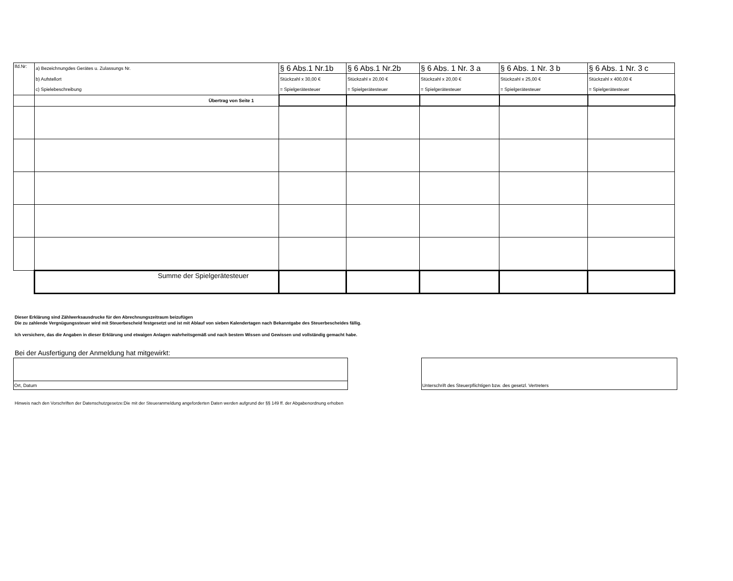| lfd.Nr: | a) Bezeichnungdes Gerätes u. Zulassungs Nr. | § 6 Abs.1 Nr.1b | § 6 Abs.1 Nr.2b | § 6 Abs. 1 Nr. 3 a | § 6 Abs. 1 Nr. 3 b | § 6 Abs. 1 Nr. 3 c |
| | b) Aufstellort | Stückzahl x 30,00 € | Stückzahl x 20,00 € | Stückzahl x 20,00 € | Stückzahl x 25,00 € | Stückzahl x 400,00 € |
| | c) Spielebeschreibung | = Spielgerätesteuer | = Spielgerätesteuer | = Spielgerätesteuer | = Spielgerätesteuer | = Spielgerätesteuer |
| | Übertrag von Seite 1 | | | | | |
| | Summe der Spielgerätesteuer | | | | | |
Dieser Erklärung sind Zählwerksausdrucke für den Abrechnungszeitraum beizufügen
Die zu zahlende Vergnügungssteuer wird mit Steuerbescheid festgesetzt und ist mit Ablauf von sieben Kalendertagen nach Bekanntgabe des Steuerbescheides fällig.
Ich versichere, das die Angaben in dieser Erklärung und etwaigen Anlagen wahrheitsgemäß und nach bestem Wissen und Gewissen und vollständig gemacht habe.
Bei der Ausfertigung der Anmeldung hat mitgewirkt:
Ort, Datum Unterschrift des Steuerpflichtigen bzw. des gesetzl. Vertreters
Hinweis nach den Vorschriften der Datenschutzgesetze:Die mit der Steueranmeldung angeforderten Daten werden aufgrund der §§ 149 ff. der Abgabenordnung erhoben